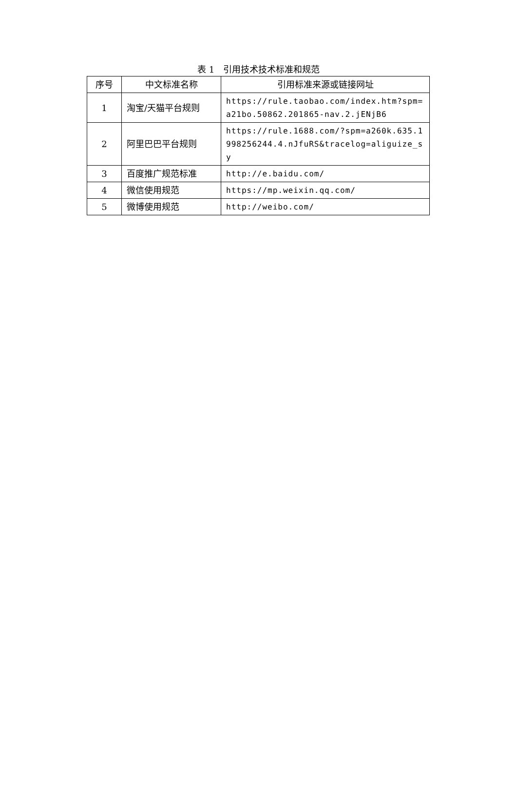表 1　引用技术技术标准和规范
| 序号 | 中文标准名称 | 引用标准来源或链接网址 |
| --- | --- | --- |
| 1 | 淘宝/天猫平台规则 | https://rule.taobao.com/index.htm?spm=a21bo.50862.201865-nav.2.jENjB6 |
| 2 | 阿里巴巴平台规则 | https://rule.1688.com/?spm=a260k.635.1998256244.4.nJfuRS&tracelog=aliguize_sy |
| 3 | 百度推广规范标准 | http://e.baidu.com/ |
| 4 | 微信使用规范 | https://mp.weixin.qq.com/ |
| 5 | 微博使用规范 | http://weibo.com/ |